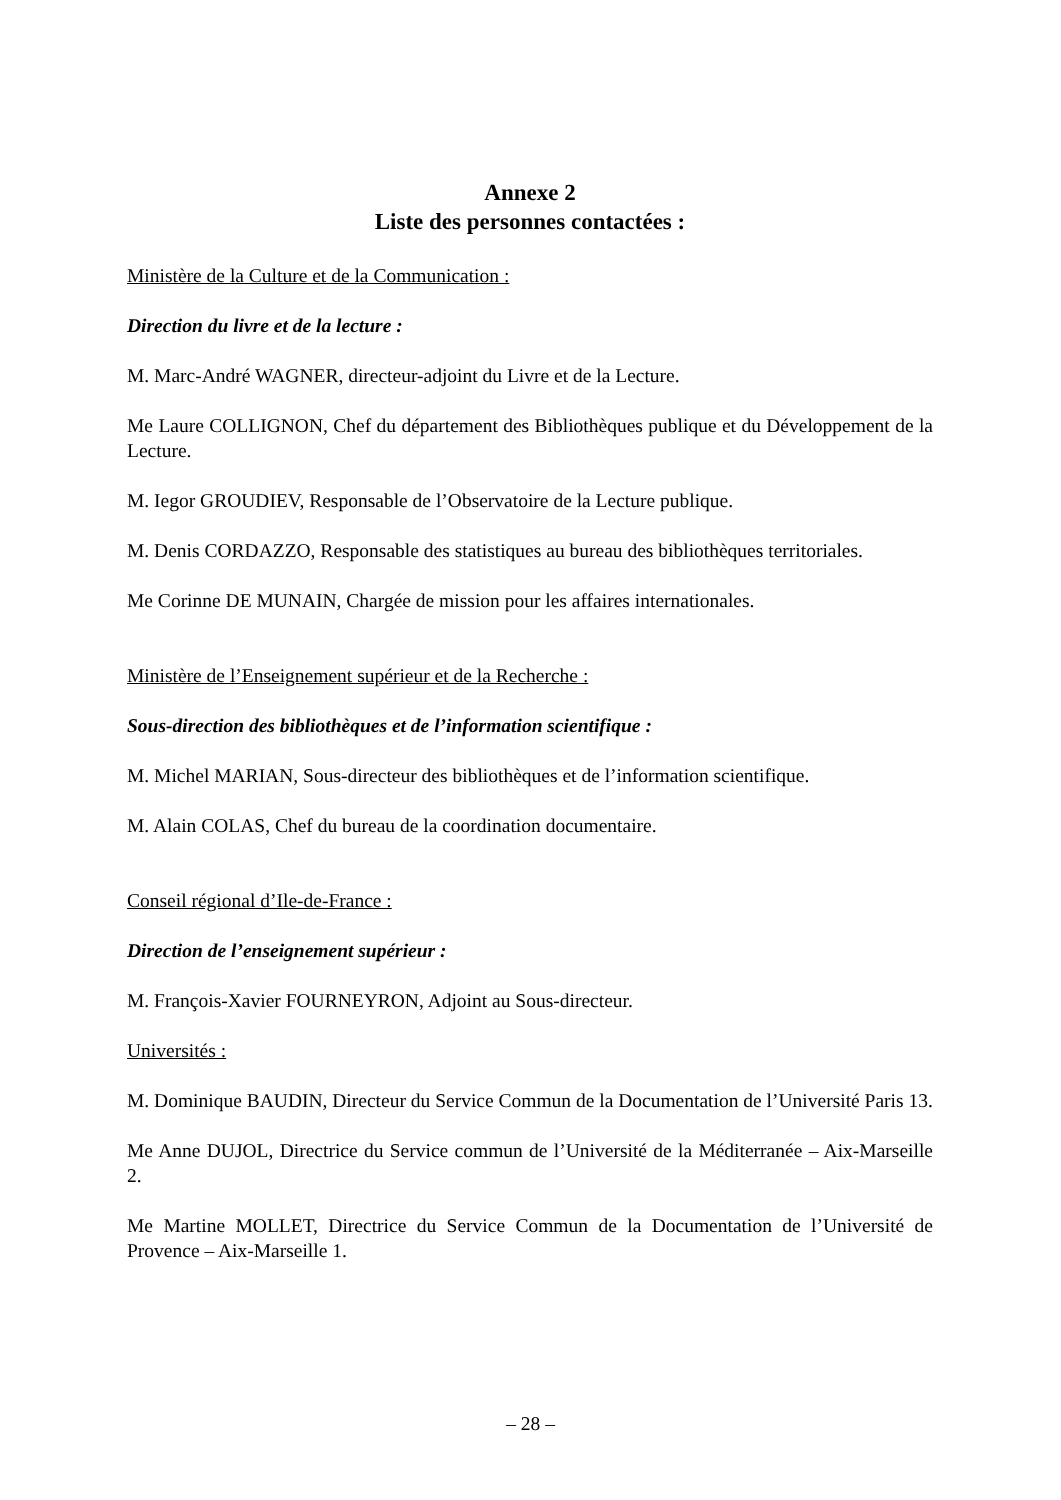Annexe 2
Liste des personnes contactées :
Ministère de la Culture et de la Communication :
Direction du livre et de la lecture :
M. Marc-André WAGNER, directeur-adjoint du Livre et de la Lecture.
Me Laure COLLIGNON, Chef du département des Bibliothèques publique et du Développement de la Lecture.
M. Iegor GROUDIEV, Responsable de l’Observatoire de la Lecture publique.
M. Denis CORDAZZO, Responsable des statistiques au bureau des bibliothèques territoriales.
Me Corinne DE MUNAIN, Chargée de mission pour les affaires internationales.
Ministère de l’Enseignement supérieur et de la Recherche :
Sous-direction des bibliothèques et de l’information scientifique :
M. Michel MARIAN, Sous-directeur des bibliothèques et de l’information scientifique.
M. Alain COLAS, Chef du bureau de la coordination documentaire.
Conseil régional d’Ile-de-France :
Direction de l’enseignement supérieur :
M. François-Xavier FOURNEYRON, Adjoint au Sous-directeur.
Universités :
M. Dominique BAUDIN, Directeur du Service Commun de la Documentation de l’Université Paris 13.
Me Anne DUJOL, Directrice du Service commun de l’Université de la Méditerranée – Aix-Marseille 2.
Me Martine MOLLET, Directrice du Service Commun de la Documentation de l’Université de Provence – Aix-Marseille 1.
– 28 –